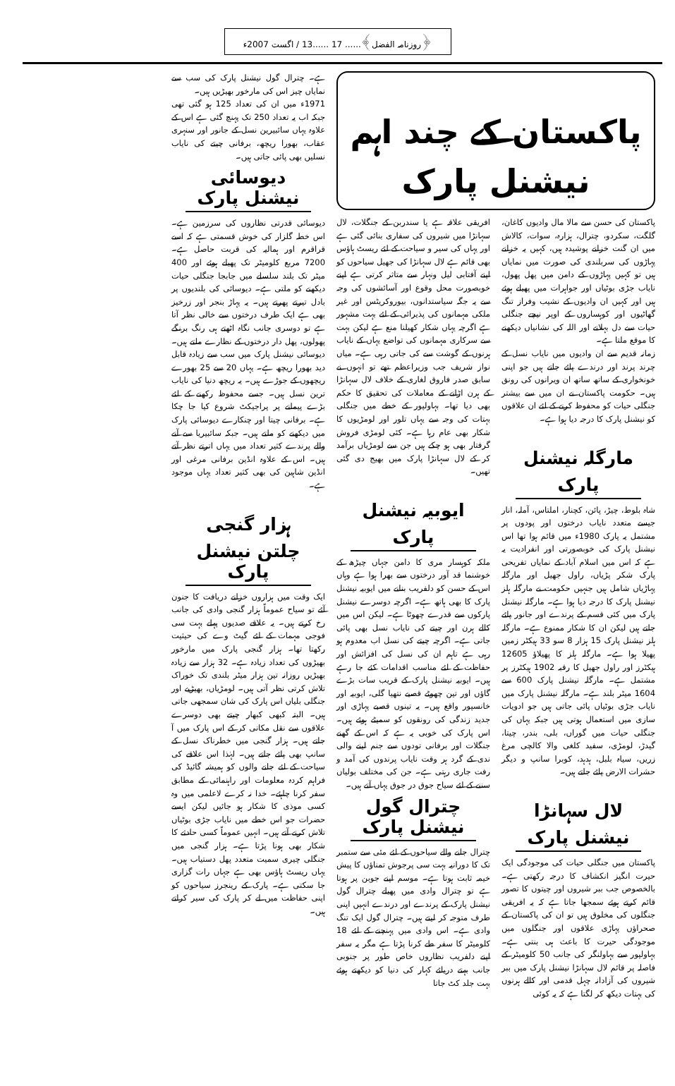﴿روزنامہ الفضل﴾...... 17 ......13 / اگست 2007ء
پاکستان کے چند اہم نیشنل پارک
پاکستان کی حسن سے مالا مال وادیوں کاغان، گلگت، سکردو، چترال، ہزارہ، سوات، کالاش میں ان گنت خزانے پوشیدہ ہیں، کہیں یہ خزانے پہاڑوں کی سربلندی کی صورت میں نمایاں ہیں تو کہیں پہاڑوں کے دامن میں پھل پھول، نایاب جڑی بوٹیاں اور جواہرات میں پھیلے ہوئے ہیں اور کہیں ان وادیوں کے نشیب وفراز تنگ گھاٹیوں اور کوہساروں کے اوپر نیچے جنگلی حیات سے دل بہلانے اور اللہ کی نشانیاں دیکھنے کا موقع ملتا ہے۔
زمانہ قدیم سے ان وادیوں میں نایاب نسل کے چرند پرند اور درندے پائے جاتے ہیں جو اپنی خونخواری کے ساتھ ساتھ ان ویرانوں کی رونق ہیں۔ حکومت پاکستان نے ان میں سے بیشتر جنگلی حیات کو محفوظ کرنے کے لئے ان علاقوں کو نیشنل پارک کا درجہ دیا ہوا ہے۔
مارگلہ نیشنل پارک
شاہ بلوط، چیڑ، پائن، کچنار، املتاس، آملہ، انار جیسے متعدد نایاب درختوں اور پودوں پر مشتمل یہ پارک 1980ء میں قائم ہوا تھا اس نیشنل پارک کی خوبصورتی اور انفرادیت یہ ہے کہ اس میں اسلام آباد کے نمایاں تفریحی پارک شکر پڑیاں، راول جھیل اور مارگلہ پہاڑیاں شامل ہیں جنہیں حکومت نے مارگلہ ہلز نیشنل پارک کا درجہ دیا ہوا ہے۔ مارگلہ نیشنل پارک میں کئی قسم کے پرندے اور جانور پائے جاتے ہیں لیکن ان کا شکار ممنوع ہے۔ مارگلہ ہلز نیشنل پارک 15 ہزار 8 سو 33 ہیکٹر زمیں پھیلا ہوا ہے۔ مارگلہ ہلز کا پھیلاؤ 12605 ہیکٹرز اور راول جھیل کا رقبہ 1902 ہیکٹرز پر مشتمل ہے۔ مارگلہ نیشنل پارک 600 سے 1604 میٹر بلند ہے۔ مارگلہ نیشنل پارک میں نایاب جڑی بوٹیاں پائی جاتی ہیں جو ادویات سازی میں استعمال ہوتی ہیں جبکہ یہاں کی جنگلی حیات میں گوراں، بلی، بندر، چیتا، گیدڑ، لومڑی، سفید کلغی والا کالچی مرغ زریں، سیاہ بلبل، ہدہد، کوبرا سانپ و دیگر حشرات الارض پائے جاتے ہیں۔
لال سہانڑا نیشنل پارک
پاکستان میں جنگلی حیات کی موجودگی ایک حیرت انگیز انکشاف کا درجہ رکھتی ہے۔ بالخصوص جب ببر شیروں اور چیتوں کا تصور قائم کرتے ہوئے سمجھا جاتا ہے کہ یہ افریقی جنگلوں کی مخلوق ہیں تو ان کی پاکستان کے صحراؤں پہاڑی علاقوں اور جنگلوں میں موجودگی حیرت کا باعث ہی بنتی ہے۔ بہاولپور سے بہاولنگر کی جانب 50 کلومیٹر کے فاصلہ پر قائم لال سہانڑا نیشنل پارک میں ببر شیروں کی آزادانہ چہل قدمی اور کالے ہرنوں کی بہتات دیکھ کر لگتا ہے کہ یہ کوئی
افریقی علاقہ ہے یا سندربن کے جنگلات، لال سہانڑا میں شیروں کی سفاری بنائی گئی ہے اور یہاں کی سیر و سیاحت کے لئے ریسٹ ہاؤس بھی قائم ہے لال سہانڑا کی جھیل سیاحوں کو اپنے آفتابی لیل ونہار سے متاثر کرتی ہے اپنے خوبصورت محل وقوع اور آسائشوں کی وجہ سے یہ جگہ سیاستدانوں، بیوروکریٹس اور غیر ملکی مہمانوں کی پذیرائی کے لئے بہت مشہور ہے اگرچہ یہاں شکار کھیلنا منع ہے لیکن بہت سے سرکاری مہمانوں کی تواضع یہاں کے نایاب ہرنوں کے گوشت سے کی جاتی رہی ہے۔ میاں نواز شریف جب وزیراعظم تھے تو انہوں نے سابق صدر فاروق لغاری کے خلاف لال سہانڑا کے ہرن اڑانے کے معاملات کی تحقیق کا حکم بھی دیا تھا۔ بہاولپور کے خطے میں جنگلی بہتات کی وجہ سے یہاں تلور اور لومڑیوں کا شکار بھی عام رہا ہے۔ کئی لومڑی فروش گرفتار بھی ہو چکے ہیں جن سے لومڑیاں برآمد کر کے لال سہانڑا پارک میں بھیج دی گئی تھیں۔
ایوبیہ نیشنل پارک
ملکہ کوہسار مری کا دامن جہاں چیڑھ کے خوشنما قد آور درختوں سے بھرا ہوا ہے وہاں اس کے حسن کو دلفریب بنانے میں ایوبیہ نیشنل پارک کا بھی ہاتھ ہے۔ اگرچہ دوسرے نیشنل پارکوں سے قدرے چھوٹا ہے۔ لیکن اس میں کالے ہرن اور چیتے کی نایاب نسل بھی پائی جاتی ہے۔ اگرچہ چیتے کی نسل اب معدوم ہو رہی ہے تاہم ان کی نسل کی افزائش اور حفاظت کے لئے مناسب اقدامات کئے جا رہے ہیں۔ ایوبیہ نیشنل پارک کے قریب سات بڑے گاؤں اور تین چھوٹے قصبے نتھیا گلی، ایوبیہ اور خانسپور واقع ہیں۔ یہ تینوں قصبے پہاڑی اور جدید زندگی کی رونقوں کو سمیٹے ہوئے ہیں۔ اس پارک کی خوبی یہ ہے کہ اس کے گھنے جنگلات اور برفانی تودوں سے جنم لینے والی ندی کے گرد ہر وقت نایاب پرندوں کی آمد و رفت جاری رہتی ہے۔ جن کی مختلف بولیاں سننے کے لئے سیاح جوق در جوق یہاں آتے ہیں۔
چترال گول نیشنل پارک
چترال جانے والے سیاحوں کے لئے مئی سے ستمبر تک کا دورانیہ بہت سی پرجوش تمناؤں کا پیش خیمہ ثابت ہوتا ہے۔ موسم اپنے جوبن پر ہوتا ہے تو چترال وادی میں پھیلے چترال گول نیشنل پارک کے پرندے اور درندے انہیں اپنی طرف متوجہ کر لیتے ہیں۔ چترال گول ایک تنگ وادی ہے۔ اس وادی میں پہنچنے کے لئے 18 کلومیٹر کا سفر طے کرنا پڑتا ہے مگر یہ سفر اپنے دلفریب نظاروں خاص طور پر جنوبی جانب بہتے دریائے کہار کی دنیا کو دیکھتے ہوئے بہت جلد کٹ جاتا
ہے۔ چترال گول نیشنل پارک کی سب سے نمایاں چیز اس کی مارخور بھیڑیں ہیں۔
1971ء میں ان کی تعداد 125 ہو گئی تھی جبکہ اب یہ تعداد 250 تک پہنچ گئی ہے اس کے علاوہ یہاں سائبیرین نسل کے جانور اور سنہری عقاب، بھورا ریچھ، برفانی چیتے کی نایاب نسلیں بھی پائی جاتی ہیں۔
دیوسائی نیشنل پارک
دیوسائی قدرتی نظاروں کی سرزمین ہے۔ اس خطہ گلزار کی خوش قسمتی ہے کہ اسے قراقرم اور ہمالیہ کی قربت حاصل ہے۔ 7200 مربع کلومیٹر تک پھیلے ہوئے اور 400 میٹر تک بلند سلسلے میں جابجا جنگلی حیات دیکھنے کو ملتی ہے۔ دیوسائی کی بلندیوں پر بادل تیرتے پھرتے ہیں۔ یہ پہاڑ بنجر اور زرخیز بھی ہے ایک طرف درختوں سے خالی نظر آتا ہے تو دوسری جانب نگاہ اٹھتے ہی رنگ برنگے پھولوں، پھل دار درختوں کے نظارے ملتے ہیں۔ دیوسائی نیشنل پارک میں سب سے زیادہ قابل دید بھورا ریچھ ہے۔ یہاں 20 سے 25 بھورے ریچھوں کے جوڑے ہیں۔ یہ ریچھ دنیا کی نایاب ترین نسل ہیں۔ جسے محفوظ رکھنے کے لئے بڑے پیمانے پر پراجیکٹ شروع کیا جا چکا ہے۔ برفانی چیتا اور چنکارے دیوسائی پارک میں دیکھنے کو ملتے ہیں۔ جبکہ سائبیریا سے آنے والے پرندے کثیر تعداد میں یہاں اترتے نظر آتے ہیں۔ اس کے علاوہ انڈین برفانی مرغی اور انڈین شاہین کی بھی کثیر تعداد یہاں موجود ہے۔
ہزار گنجی چلتن نیشنل پارک
ایک وقت میں ہزاروں خزانے دریافت کا جنون آئے تو سیاح عموماً ہزار گنجی وادی کی جانب رخ کرتے ہیں۔ یہ علاقے صدیوں پہلے بہت سی فوجی مہمات کے لئے گیٹ وے کی حیثیت رکھتا تھا۔ ہزار گنجی پارک میں مارخور بھیڑوں کی تعداد زیادہ ہے۔ 32 ہزار سے زیادہ بھیڑیں روزانہ تین ہزار میٹر بلندی تک خوراک تلاش کرتی نظر آتی ہیں۔ لومڑیاں، بھیڑیے اور جنگلی بلیاں اس پارک کی شان سمجھی جاتی ہیں۔ البتہ کبھی کبھار چیتے بھی دوسرے علاقوں سے نقل مکانی کر کے اس پارک میں آ جاتے ہیں۔ ہزار گنجی میں خطرناک نسل کے سانپ بھی پائے جاتے ہیں۔ لہٰذا اس علاقے کی سیاحت کے لئے جانے والوں کو ہمیشہ گائیڈ کی فراہم کردہ معلومات اور راہنمائی کے مطابق سفر کرنا چاہئے۔ خدا نہ کرے لاعلمی میں وہ کسی موذی کا شکار ہو جائیں لیکن ایسے حضرات جو اس خطے میں نایاب جڑی بوٹیاں تلاش کرنے آتے ہیں۔ انہیں عموماً کسی حادثے کا شکار بھی ہونا پڑتا ہے۔ ہزار گنجی میں جنگلی چیری سمیت متعدد پھل دستیاب ہیں۔ یہاں ریسٹ ہاؤس بھی ہے جہاں رات گزاری جا سکتی ہے۔ پارک کے رینجرز سیاحوں کو اپنی حفاظت میں لے کر پارک کی سیر کراتے ہیں۔